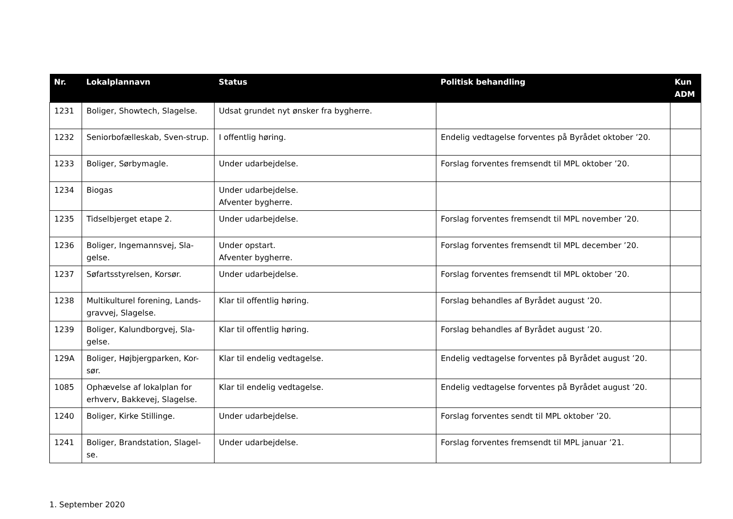| Nr. | Lokalplannavn | Status | Politisk behandling | Kun ADM |
| --- | --- | --- | --- | --- |
| 1231 | Boliger, Showtech, Slagelse. | Udsat grundet nyt ønsker fra bygherre. | | |
| 1232 | Seniorbofælleskab, Sven-strup. | I offentlig høring. | Endelig vedtagelse forventes på Byrådet oktober ’20. | |
| 1233 | Boliger, Sørbymagle. | Under udarbejdelse. | Forslag forventes fremsendt til MPL oktober ’20. | |
| 1234 | Biogas | Under udarbejdelse. Afventer bygherre. | | |
| 1235 | Tidselbjerget etape 2. | Under udarbejdelse. | Forslag forventes fremsendt til MPL november ’20. | |
| 1236 | Boliger, Ingemannsvej, Sla-gelse. | Under opstart. Afventer bygherre. | Forslag forventes fremsendt til MPL december ’20. | |
| 1237 | Søfartsstyrelsen, Korsør. | Under udarbejdelse. | Forslag forventes fremsendt til MPL oktober ’20. | |
| 1238 | Multikulturel forening, Lands-gravvej, Slagelse. | Klar til offentlig høring. | Forslag behandles af Byrådet august ’20. | |
| 1239 | Boliger, Kalundborgvej, Sla-gelse. | Klar til offentlig høring. | Forslag behandles af Byrådet august ’20. | |
| 129A | Boliger, Højbjergparken, Kor-sør. | Klar til endelig vedtagelse. | Endelig vedtagelse forventes på Byrådet august ’20. | |
| 1085 | Ophævelse af lokalplan for erhverv, Bakkevej, Slagelse. | Klar til endelig vedtagelse. | Endelig vedtagelse forventes på Byrådet august ’20. | |
| 1240 | Boliger, Kirke Stillinge. | Under udarbejdelse. | Forslag forventes sendt til MPL oktober ’20. | |
| 1241 | Boliger, Brandstation, Slagel-se. | Under udarbejdelse. | Forslag forventes fremsendt til MPL januar ’21. | |
1. September 2020